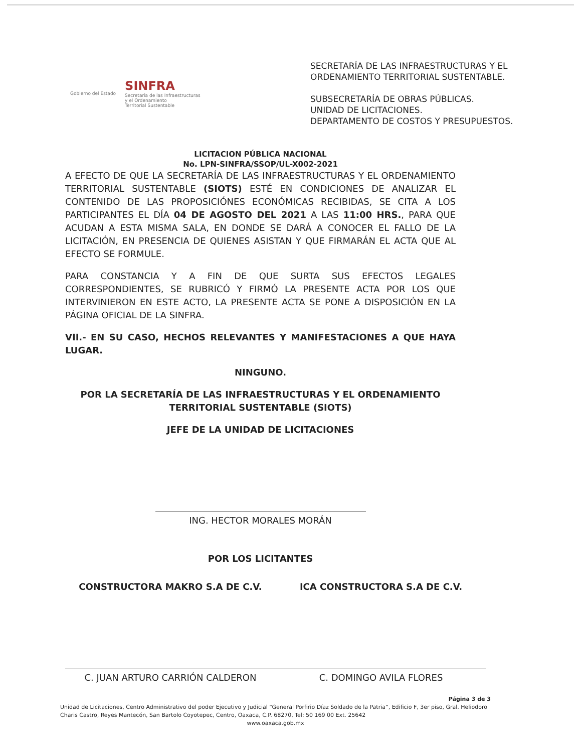Gobierno del Estado
SINFRA
Secretaría de las Infraestructuras
y el Ordenamiento
Territorial Sustentable
SECRETARÍA DE LAS INFRAESTRUCTURAS Y EL ORDENAMIENTO TERRITORIAL SUSTENTABLE.
SUBSECRETARÍA DE OBRAS PÚBLICAS.
UNIDAD DE LICITACIONES.
DEPARTAMENTO DE COSTOS Y PRESUPUESTOS.
LICITACION PÚBLICA NACIONAL
No. LPN-SINFRA/SSOP/UL-X002-2021
A EFECTO DE QUE LA SECRETARÍA DE LAS INFRAESTRUCTURAS Y EL ORDENAMIENTO TERRITORIAL SUSTENTABLE (SIOTS) ESTÉ EN CONDICIONES DE ANALIZAR EL CONTENIDO DE LAS PROPOSICIÓNES ECONÓMICAS RECIBIDAS, SE CITA A LOS PARTICIPANTES EL DÍA 04 DE AGOSTO DEL 2021 A LAS 11:00 HRS., PARA QUE ACUDAN A ESTA MISMA SALA, EN DONDE SE DARÁ A CONOCER EL FALLO DE LA LICITACIÓN, EN PRESENCIA DE QUIENES ASISTAN Y QUE FIRMARÁN EL ACTA QUE AL EFECTO SE FORMULE.
PARA CONSTANCIA Y A FIN DE QUE SURTA SUS EFECTOS LEGALES CORRESPONDIENTES, SE RUBRICÓ Y FIRMÓ LA PRESENTE ACTA POR LOS QUE INTERVINIERON EN ESTE ACTO, LA PRESENTE ACTA SE PONE A DISPOSICIÓN EN LA PÁGINA OFICIAL DE LA SINFRA.
VII.- EN SU CASO, HECHOS RELEVANTES Y MANIFESTACIONES A QUE HAYA LUGAR.
NINGUNO.
POR LA SECRETARÍA DE LAS INFRAESTRUCTURAS Y EL ORDENAMIENTO TERRITORIAL SUSTENTABLE (SIOTS)
JEFE DE LA UNIDAD DE LICITACIONES
ING. HECTOR MORALES MORÁN
POR LOS LICITANTES
CONSTRUCTORA MAKRO S.A DE C.V.
C. JUAN ARTURO CARRIÓN CALDERON
ICA CONSTRUCTORA S.A DE C.V.
C. DOMINGO AVILA FLORES
Página 3 de 3
Unidad de Licitaciones, Centro Administrativo del poder Ejecutivo y Judicial “General Porfirio Díaz Soldado de la Patria”, Edificio F, 3er piso, Gral. Heliodoro Charis Castro, Reyes Mantecón, San Bartolo Coyotepec, Centro, Oaxaca, C.P. 68270, Tel: 50 169 00 Ext. 25642
www.oaxaca.gob.mx